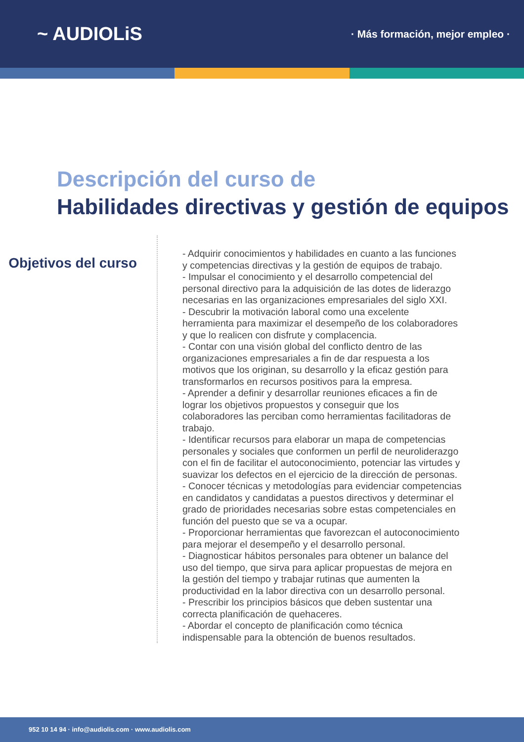~ AUDIOLiS
· Más formación, mejor empleo ·
Descripción del curso de
Habilidades directivas y gestión de equipos
Objetivos del curso
- Adquirir conocimientos y habilidades en cuanto a las funciones y competencias directivas y la gestión de equipos de trabajo.
- Impulsar el conocimiento y el desarrollo competencial del personal directivo para la adquisición de las dotes de liderazgo necesarias en las organizaciones empresariales del siglo XXI.
- Descubrir la motivación laboral como una excelente herramienta para maximizar el desempeño de los colaboradores y que lo realicen con disfrute y complacencia.
- Contar con una visión global del conflicto dentro de las organizaciones empresariales a fin de dar respuesta a los motivos que los originan, su desarrollo y la eficaz gestión para transformarlos en recursos positivos para la empresa.
- Aprender a definir y desarrollar reuniones eficaces a fin de lograr los objetivos propuestos y conseguir que los colaboradores las perciban como herramientas facilitadoras de trabajo.
- Identificar recursos para elaborar un mapa de competencias personales y sociales que conformen un perfil de neuroliderazgo con el fin de facilitar el autoconocimiento, potenciar las virtudes y suavizar los defectos en el ejercicio de la dirección de personas.
- Conocer técnicas y metodologías para evidenciar competencias en candidatos y candidatas a puestos directivos y determinar el grado de prioridades necesarias sobre estas competenciales en función del puesto que se va a ocupar.
- Proporcionar herramientas que favorezcan el autoconocimiento para mejorar el desempeño y el desarrollo personal.
- Diagnosticar hábitos personales para obtener un balance del uso del tiempo, que sirva para aplicar propuestas de mejora en la gestión del tiempo y trabajar rutinas que aumenten la productividad en la labor directiva con un desarrollo personal.
- Prescribir los principios básicos que deben sustentar una correcta planificación de quehaceres.
- Abordar el concepto de planificación como técnica indispensable para la obtención de buenos resultados.
952 10 14 94 · info@audiolis.com · www.audiolis.com